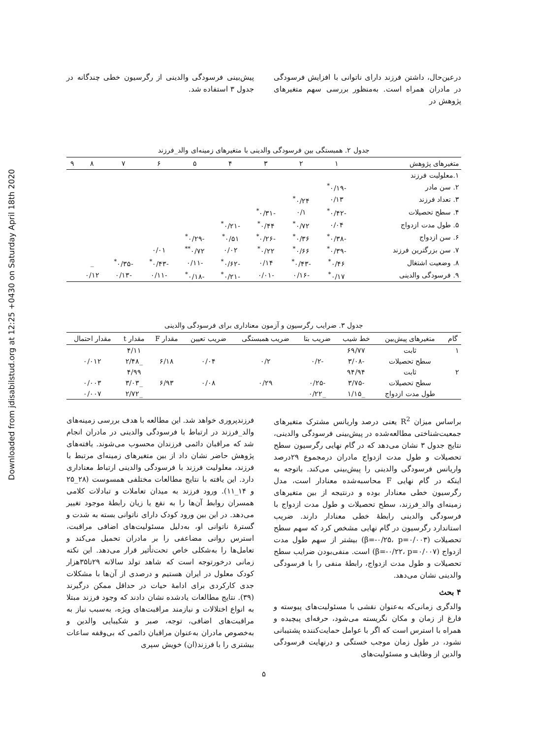Downloaded from jdisabilstud.org at 12:25 +0430 on Saturday April 18th 2020
درعین‌حال، داشتن فرزند دارای ناتوانی با افزایش فرسودگی در مادران همراه است. به‌منظور بررسی سهم متغیرهای پژوهش در
پیش‌بینی فرسودگی والدینی از رگرسیون خطی چندگانه در جدول ۳ استفاده شد.
جدول ۲. همبستگی بین فرسودگی والدینی با متغیرهای زمینه‌ای والد_فرزند
| متغیرهای پژوهش | ۱ | ۲ | ۳ | ۴ | ۵ | ۶ | ۷ | ۸ | ۹ |
| --- | --- | --- | --- | --- | --- | --- | --- | --- | --- |
| ۱.معلولیت فرزند | | | | | | | | | |
| ۲. سن مادر | -۰/۱۹<sup>*</sup> | | | | | | | | |
| ۳. تعداد فرزند | ۰/۱۳ | ۰/۲۴<sup>*</sup> | | | | | | | |
| ۴. سطح تحصیلات | -۰/۴۲<sup>*</sup> | ۰/۱ | -۰/۳۱<sup>*</sup> | | | | | | |
| ۵. طول مدت ازدواج | ۰/۰۴ | ۰/۷۲<sup>*</sup> | ۰/۴۴<sup>*</sup> | -۰/۲۱<sup>*</sup> | | | | | |
| ۶. سن ازدواج | -۰/۳۸<sup>*</sup> | ۰/۳۶<sup>*</sup> | -۰/۲۶<sup>*</sup> | ۰/۵۱<sup>*</sup> | -۰/۲۹<sup>*</sup> | | | | |
| ۷. سن بزرگترین فرزند | -۰/۳۹<sup>*</sup> | ۰/۶۶<sup>*</sup> | ۰/۲۲<sup>*</sup> | ۰/۰۲ | ۰/۷۲<sup>**</sup> | ۰/۰۱ | | | |
| ۸. وضعیت اشتغال | ۰/۴۶<sup>*</sup> | -۰/۴۳<sup>*</sup> | ۰/۱۴ | -۰/۶۲<sup>*</sup> | -۰/۱۱ | -۰/۴۳<sup>*</sup> | -۰/۳۵<sup>*</sup> | _ | |
| ۹. فرسودگی والدینی | ۰/۱۷<sup>*</sup> | -۰/۱۶ | -۰/۰۱ | -۰/۲۱<sup>*</sup> | -۰/۱۸<sup>*</sup> | -۰/۱۱ | -۰/۱۳ | ۰/۱۲ | |
جدول ۳. ضرایب رگرسیون و آزمون معناداری برای فرسودگی والدینی
| گام | متغیرهای پیش‌بین | خط شیب | ضریب بتا | ضریب همبستگی | ضریب تعیین | مقدار F | مقدار t | مقدار احتمال |
| --- | --- | --- | --- | --- | --- | --- | --- | --- |
| ۱ | ثابت | ۶۹/۷۷ | | | | | ۴/۱۱ | |
| | سطح تحصیلات | -۳/۰۸ | -۰/۲ | ۰/۲ | ۰/۰۴ | ۶/۱۸ | _۲/۴۸ | ۰/۰۱۲ |
| ۲ | ثابت | ۹۴/۹۴ | | | | | ۴/۹۹ | |
| | سطح تحصیلات | -۳/۷۵ | -۰/۲۵ | ۰/۲۹ | ۰/۰۸ | ۶/۹۳ | _۳/۰۳ | ۰/۰۰۳ |
| | طول مدت ازدواج | _۱/۱۵ | _۰/۲۲ | | | | _۲/۷۲ | ۰/۰۰۷ |
براساس میزان R<sup>2</sup> یعنی درصد واریانس مشترک متغیرهای جمعیت‌شناختی مطالعه‌شده در پیش‌بینی فرسودگی والدینی، نتایج جدول ۳ نشان می‌دهد که در گام نهایی رگرسیون سطح تحصیلات و طول مدت ازدواج مادران درمجموع ۲۹درصد واریانس فرسودگی والدینی را پیش‌بینی می‌کند. باتوجه به اینکه در گام نهایی F محاسبه‌شده معنادار است، مدل رگرسیون خطی معنادار بوده و درنتیجه از بین متغیرهای زمینه‌ای والد_فرزند، سطح تحصیلات و طول مدت ازدواج با فرسودگی والدینی رابطهٔ خطی معنادار دارند. ضریب استاندارد رگرسیون در گام نهایی مشخص کرد که سهم سطح تحصیلات (β=-۰/۲۵، p=۰/۰۰۳) بیشتر از سهم طول مدت ازدواج (β=-۰/۲۲، p=۰/۰۰۷) است. منفی‌بودن ضرایب سطح تحصیلات و طول مدت ازدواج، رابطهٔ منفی را با فرسودگی والدینی نشان می‌دهد.
۴ بحث
والدگری زمانی‌که به‌عنوان نقشی با مسئولیت‌های پیوسته و فارغ از زمان و مکان نگریسته می‌شود، حرفه‌ای پیچیده و همراه با استرس است که اگر با عوامل حمایت‌کننده پشتیبانی نشود، در طول زمان موجب خستگی و درنهایت فرسودگی والدین از وظایف و مسئولیت‌های
فرزندپروری خواهد شد. این مطالعه با هدف بررسی زمینه‌های والد_فرزند در ارتباط با فرسودگی والدینی در مادران انجام شد که مراقبان دائمی فرزندان محسوب می‌شوند. یافته‌های پژوهش حاضر نشان داد از بین متغیرهای زمینه‌ای مرتبط با فرزند، معلولیت فرزند با فرسودگی والدینی ارتباط معناداری دارد. این یافته با نتایج مطالعات مختلفی همسوست (۲۸_۲۵ و ۱۴_۱۱). ورود فرزند به میدان تعاملات و تبادلات کلامی همسران روابط آن‌ها را به نفع یا زیان رابطهٔ موجود تغییر می‌دهد. در این بین ورود کودک دارای ناتوانی بسته به شدت و گسترهٔ ناتوانی او، به‌دلیل مسئولیت‌های اضافی مراقبت، استرس روانی مضاعفی را بر مادران تحمیل می‌کند و تعامل‌ها را به‌شکلی خاص تحت‌تأثیر قرار می‌دهد. این نکته زمانی درخورتوجه است که شاهد تولد سالانه ۲۹تا۳۵هزار کودک معلول در ایران هستیم و درصدی از آن‌ها با مشکلات جدی کارکردی برای ادامهٔ حیات در حداقل ممکن درگیرند (۳۹). نتایج مطالعات یادشده نشان دادند که وجود فرزند مبتلا به انواع اختلالات و نیازمند مراقبت‌های ویژه، به‌سبب نیاز به مراقبت‌های اضافی، توجه، صبر و شکیبایی والدین و به‌خصوص مادران به‌عنوان مراقبان دائمی که بی‌وقفه ساعات بیشتری را با فرزند(ان) خویش سپری
۵